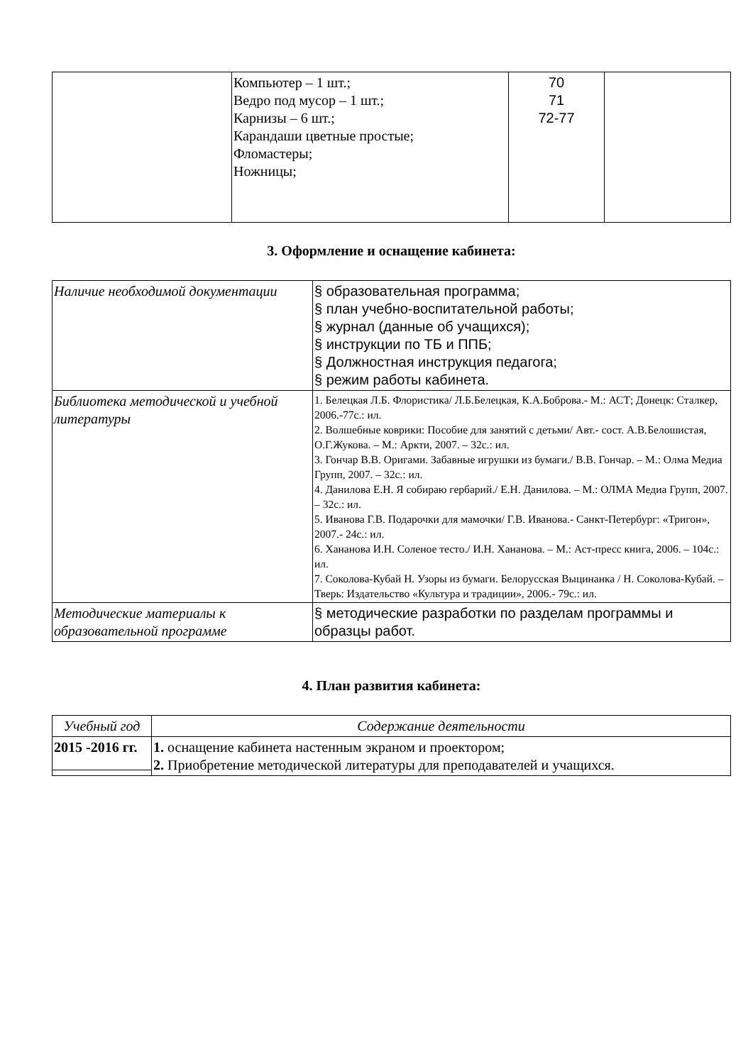| | Компьютер – 1 шт.; Ведро под мусор – 1 шт.; Карнизы – 6 шт.; Карандаши цветные простые; Фломастеры; Ножницы; | 70 71 72-77 | |
3. Оформление и оснащение кабинета:
| Наличие необходимой документации | § образовательная программа; § план учебно-воспитательной работы; § журнал (данные об учащихся); § инструкции по ТБ и ППБ; § Должностная инструкция педагога; § режим работы кабинета. |
| Библиотека методической и учебной литературы | 1. Белецкая Л.Б. Флористика/ Л.Б.Белецкая, К.А.Боброва.- М.: АСТ; Донецк: Сталкер, 2006.-77с.: ил. 2. Волшебные коврики: Пособие для занятий с детьми/ Авт.- сост. А.В.Белошистая, О.Г.Жукова. – М.: Аркти, 2007. – 32с.: ил. 3. Гончар В.В. Оригами. Забавные игрушки из бумаги./ В.В. Гончар. – М.: Олма Медиа Групп, 2007. – 32с.: ил. 4. Данилова Е.Н. Я собираю гербарий./ Е.Н. Данилова. – М.: ОЛМА Медиа Групп, 2007. – 32с.: ил. 5. Иванова Г.В. Подарочки для мамочки/ Г.В. Иванова.- Санкт-Петербург: «Тригон», 2007.- 24с.: ил. 6. Хананова И.Н. Соленое тесто./ И.Н. Хананова. – М.: Аст-пресс книга, 2006. – 104с.: ил. 7. Соколова-Кубай Н. Узоры из бумаги. Белорусская Выцинанка / Н. Соколова-Кубай. – Тверь: Издательство «Культура и традиции», 2006.- 79с.: ил. |
| Методические материалы к образовательной программе | § методические разработки по разделам программы и образцы работ. |
4. План развития кабинета:
| Учебный год | Содержание деятельности |
| --- | --- |
| 2015 -2016 гг. | 1. оснащение кабинета настенным экраном и проектором; 2. Приобретение методической литературы для преподавателей и учащихся. |